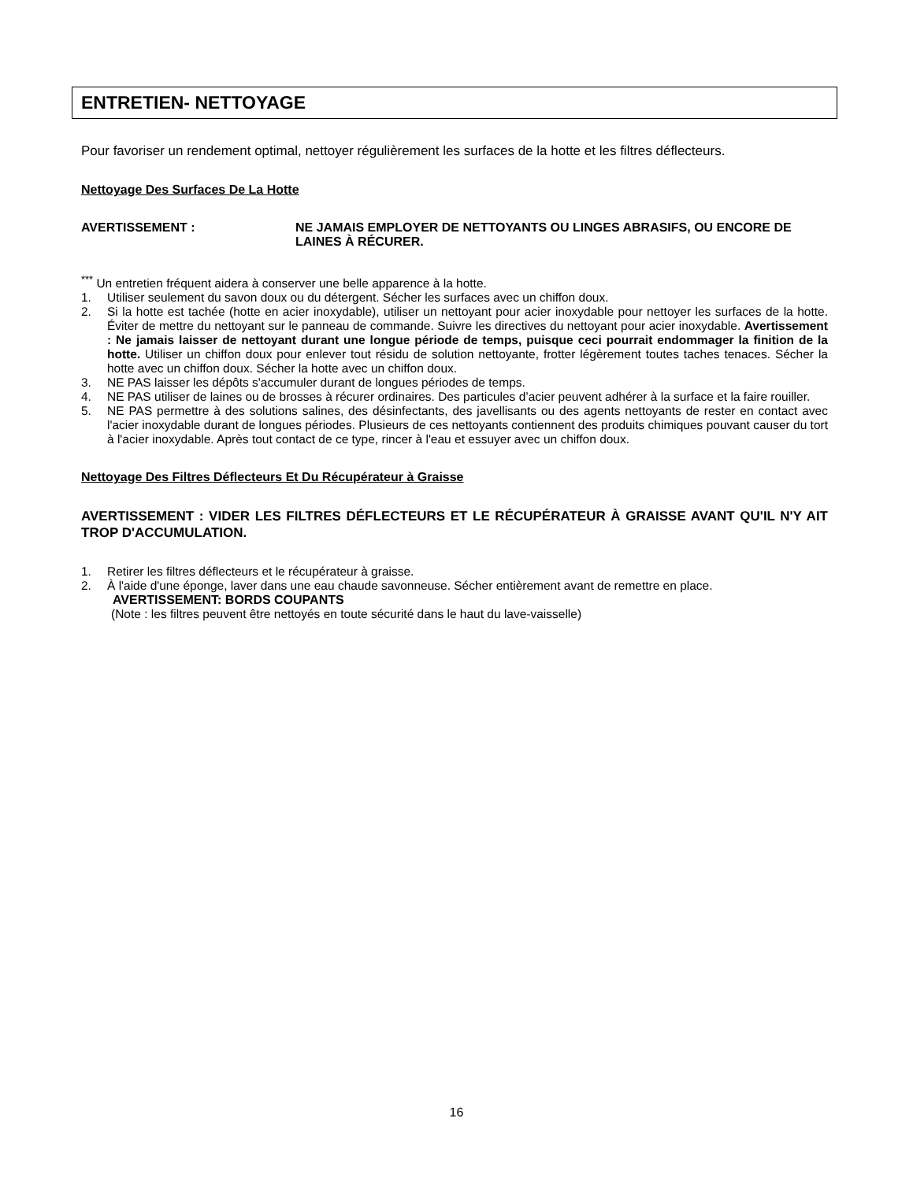ENTRETIEN- NETTOYAGE
Pour favoriser un rendement optimal, nettoyer régulièrement les surfaces de la hotte et les filtres déflecteurs.
Nettoyage Des Surfaces De La Hotte
AVERTISSEMENT : NE JAMAIS EMPLOYER DE NETTOYANTS OU LINGES ABRASIFS, OU ENCORE DE LAINES À RÉCURER.
<sup>***</sup> Un entretien fréquent aidera à conserver une belle apparence à la hotte.
1. Utiliser seulement du savon doux ou du détergent. Sécher les surfaces avec un chiffon doux.
2. Si la hotte est tachée (hotte en acier inoxydable), utiliser un nettoyant pour acier inoxydable pour nettoyer les surfaces de la hotte. Éviter de mettre du nettoyant sur le panneau de commande. Suivre les directives du nettoyant pour acier inoxydable. Avertissement : Ne jamais laisser de nettoyant durant une longue période de temps, puisque ceci pourrait endommager la finition de la hotte. Utiliser un chiffon doux pour enlever tout résidu de solution nettoyante, frotter légèrement toutes taches tenaces. Sécher la hotte avec un chiffon doux. Sécher la hotte avec un chiffon doux.
3. NE PAS laisser les dépôts s'accumuler durant de longues périodes de temps.
4. NE PAS utiliser de laines ou de brosses à récurer ordinaires. Des particules d’acier peuvent adhérer à la surface et la faire rouiller.
5. NE PAS permettre à des solutions salines, des désinfectants, des javellisants ou des agents nettoyants de rester en contact avec l'acier inoxydable durant de longues périodes. Plusieurs de ces nettoyants contiennent des produits chimiques pouvant causer du tort à l'acier inoxydable. Après tout contact de ce type, rincer à l'eau et essuyer avec un chiffon doux.
Nettoyage Des Filtres Déflecteurs Et Du Récupérateur à Graisse
AVERTISSEMENT : VIDER LES FILTRES DÉFLECTEURS ET LE RÉCUPÉRATEUR À GRAISSE AVANT QU'IL N'Y AIT TROP D'ACCUMULATION.
1. Retirer les filtres déflecteurs et le récupérateur à graisse.
2. À l'aide d'une éponge, laver dans une eau chaude savonneuse. Sécher entièrement avant de remettre en place.
AVERTISSEMENT: BORDS COUPANTS
(Note : les filtres peuvent être nettoyés en toute sécurité dans le haut du lave-vaisselle)
16